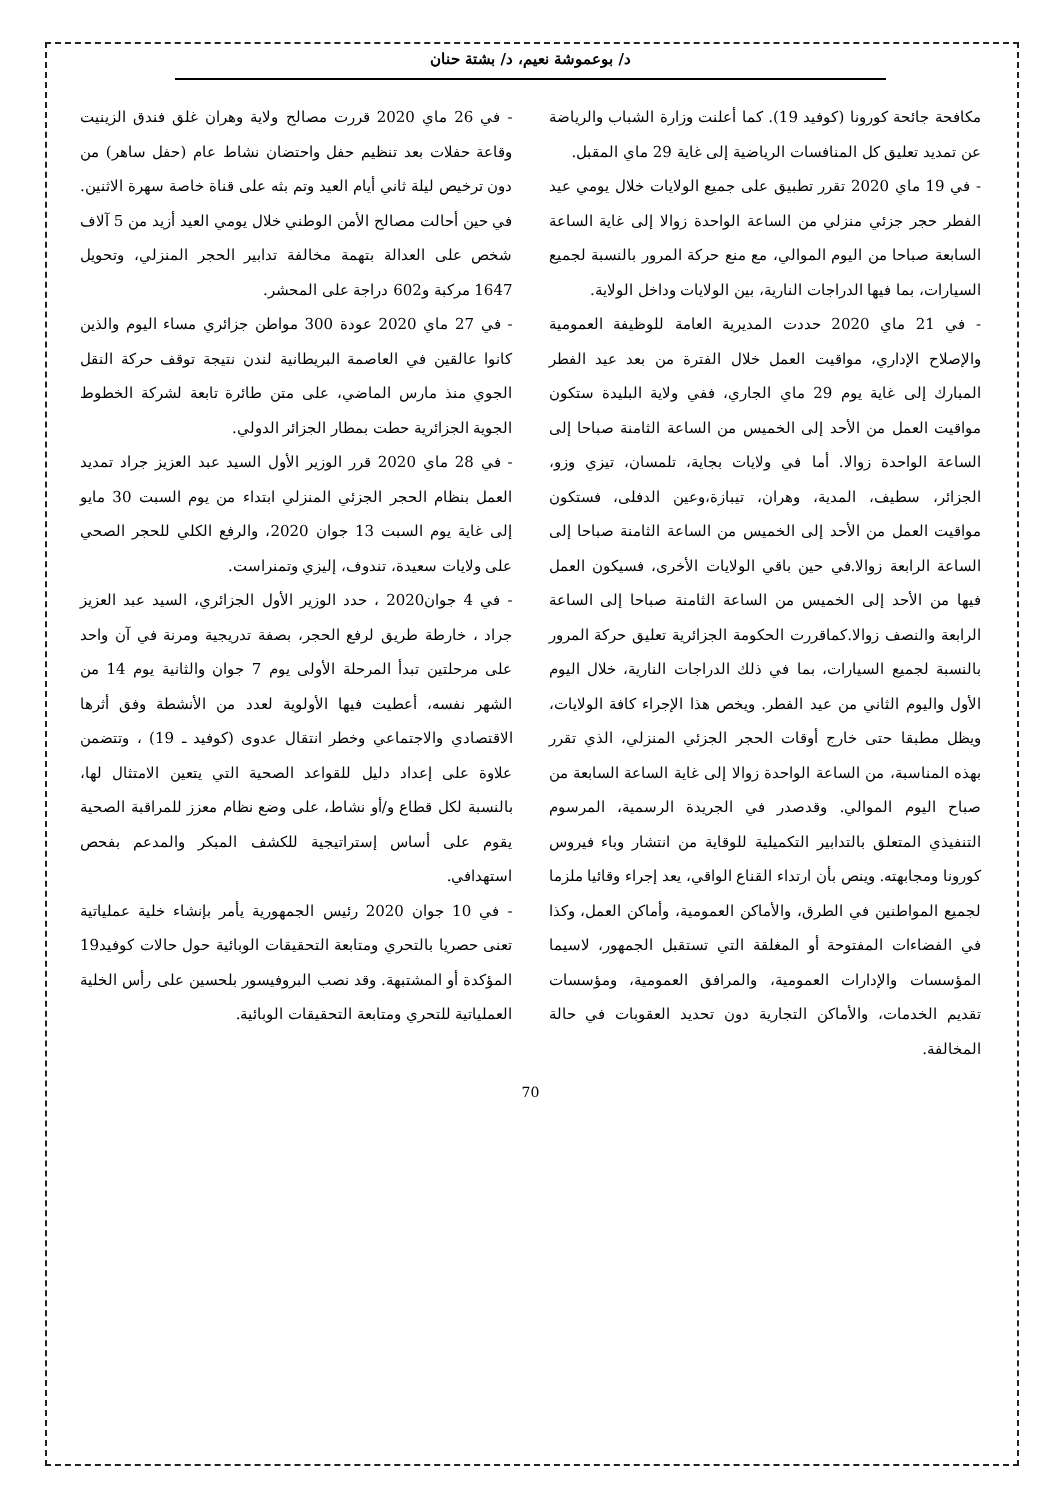د/ بوعموشة نعيم، د/ بشتة حنان
مكافحة جائحة كورونا (كوفيد 19). كما أعلنت وزارة الشباب والرياضة عن تمديد تعليق كل المنافسات الرياضية إلى غاية 29 ماي المقبل.
- في 19 ماي 2020 تقرر تطبيق على جميع الولايات خلال يومي عيد الفطر حجر جزئي منزلي من الساعة الواحدة زوالا إلى غاية الساعة السابعة صباحا من اليوم الموالي، مع منع حركة المرور بالنسبة لجميع السيارات، بما فيها الدراجات النارية، بين الولايات وداخل الولاية.
- في 21 ماي 2020 حددت المديرية العامة للوظيفة العمومية والإصلاح الإداري، مواقيت العمل خلال الفترة من بعد عيد الفطر المبارك إلى غاية يوم 29 ماي الجاري، ففي ولاية البليدة ستكون مواقيت العمل من الأحد إلى الخميس من الساعة الثامنة صباحا إلى الساعة الواحدة زوالا. أما في ولايات بجاية، تلمسان، تيزي وزو، الجزائر، سطيف، المدية، وهران، تيبازة،وعين الدفلى، فستكون مواقيت العمل من الأحد إلى الخميس من الساعة الثامنة صباحا إلى الساعة الرابعة زوالا.في حين باقي الولايات الأخرى، فسيكون العمل فيها من الأحد إلى الخميس من الساعة الثامنة صباحا إلى الساعة الرابعة والنصف زوالا.كماقررت الحكومة الجزائرية تعليق حركة المرور بالنسبة لجميع السيارات، بما في ذلك الدراجات النارية، خلال اليوم الأول واليوم الثاني من عيد الفطر. ويخص هذا الإجراء كافة الولايات، ويظل مطبقا حتى خارج أوقات الحجر الجزئي المنزلي، الذي تقرر بهذه المناسبة، من الساعة الواحدة زوالا إلى غاية الساعة السابعة من صباح اليوم الموالي. وقدصدر في الجريدة الرسمية، المرسوم التنفيذي المتعلق بالتدابير التكميلية للوقاية من انتشار وباء فيروس كورونا ومجابهته. وينص بأن ارتداء القناع الواقي، يعد إجراء وقائيا ملزما لجميع المواطنين في الطرق، والأماكن العمومية، وأماكن العمل، وكذا في الفضاءات المفتوحة أو المغلقة التي تستقبل الجمهور، لاسيما المؤسسات والإدارات العمومية، والمرافق العمومية، ومؤسسات تقديم الخدمات، والأماكن التجارية دون تحديد العقوبات في حالة المخالفة.
- في 26 ماي 2020 قررت مصالح ولاية وهران غلق فندق الزينيت وقاعة حفلات بعد تنظيم حفل واحتضان نشاط عام (حفل ساهر) من دون ترخيص ليلة ثاني أيام العيد وتم بثه على قناة خاصة سهرة الاثنين. في حين أحالت مصالح الأمن الوطني خلال يومي العيد أزيد من 5 آلاف شخص على العدالة بتهمة مخالفة تدابير الحجر المنزلي، وتحويل 1647 مركبة و602 دراجة على المحشر.
- في 27 ماي 2020 عودة 300 مواطن جزائري مساء اليوم والذين كانوا عالقين في العاصمة البريطانية لندن نتيجة توقف حركة النقل الجوي منذ مارس الماضي، على متن طائرة تابعة لشركة الخطوط الجوية الجزائرية حطت بمطار الجزائر الدولي.
- في 28 ماي 2020 قرر الوزير الأول السيد عبد العزيز جراد تمديد العمل بنظام الحجر الجزئي المنزلي ابتداء من يوم السبت 30 مايو إلى غاية يوم السبت 13 جوان 2020، والرفع الكلي للحجر الصحي على ولايات سعيدة، تندوف، إليزي وتمنراست.
- في 4 جوان2020 ، حدد الوزير الأول الجزائري، السيد عبد العزيز جراد ، خارطة طريق لرفع الحجر، بصفة تدريجية ومرنة في آن واحد على مرحلتين تبدأ المرحلة الأولى يوم 7 جوان والثانية يوم 14 من الشهر نفسه، أعطيت فيها الأولوية لعدد من الأنشطة وفق أثرها الاقتصادي والاجتماعي وخطر انتقال عدوى (كوفيد ـ 19) ، وتتضمن علاوة على إعداد دليل للقواعد الصحية التي يتعين الامتثال لها، بالنسبة لكل قطاع و/أو نشاط، على وضع نظام معزز للمراقبة الصحية يقوم على أساس إستراتيجية للكشف المبكر والمدعم بفحص استهدافي.
- في 10 جوان 2020 رئيس الجمهورية يأمر بإنشاء خلية عملياتية تعنى حصريا بالتحري ومتابعة التحقيقات الوبائية حول حالات كوفيد19 المؤكدة أو المشتبهة. وقد نصب البروفيسور بلحسين على رأس الخلية العملياتية للتحري ومتابعة التحقيقات الوبائية.
70